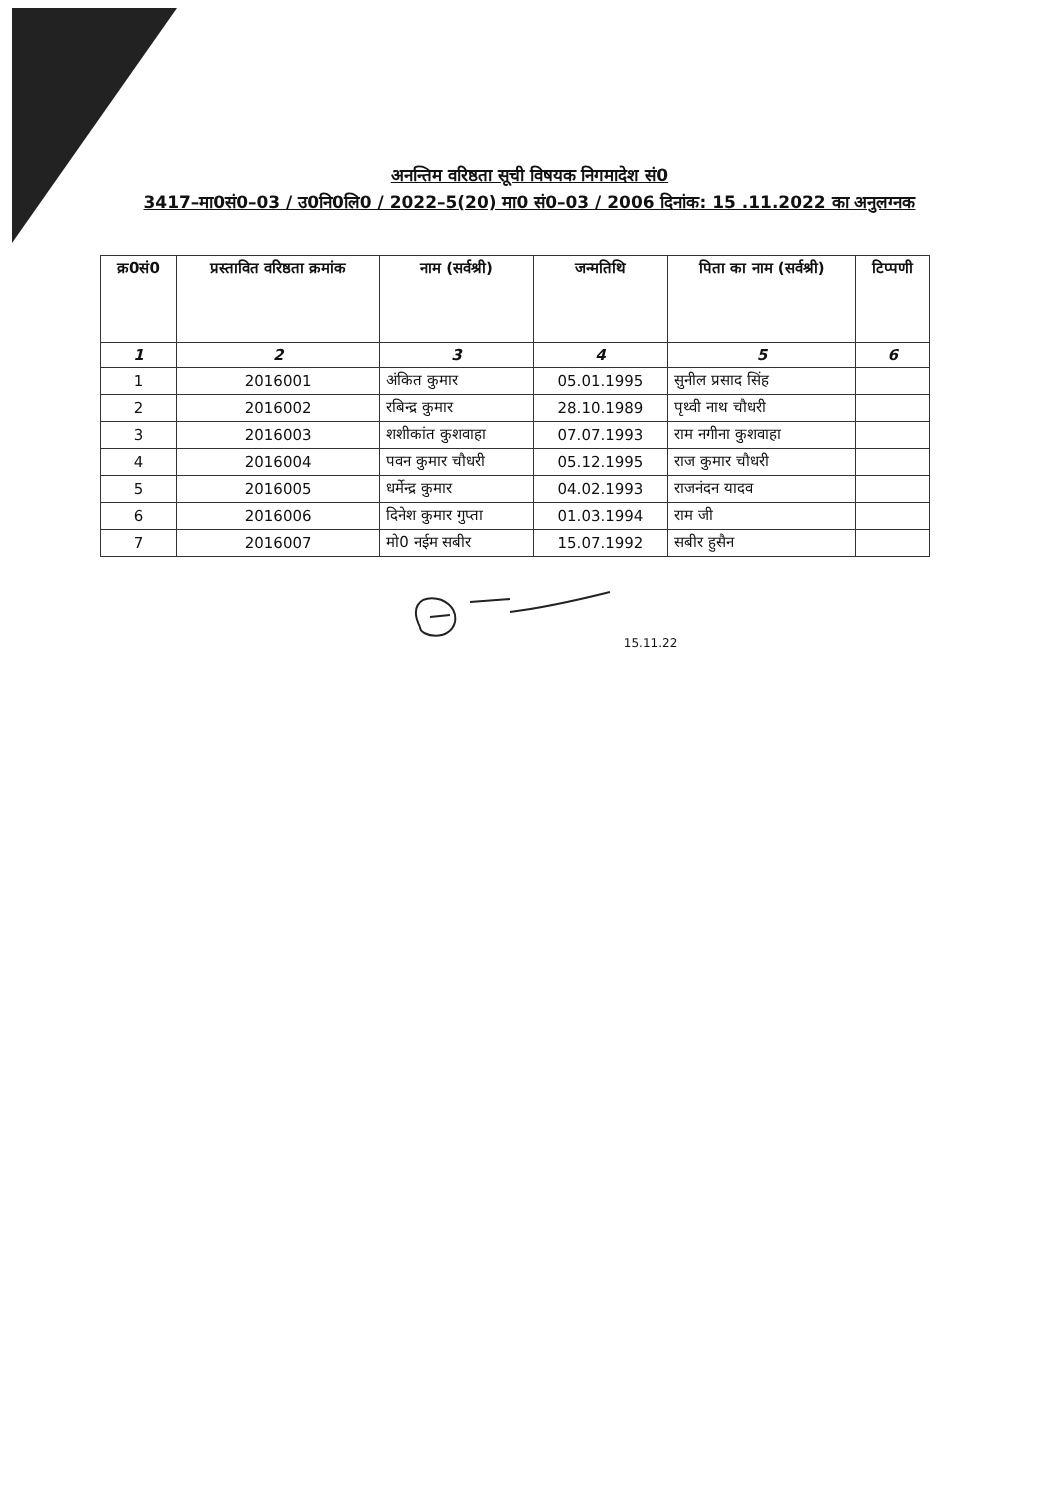अनन्तिम वरिष्ठता सूची विषयक निगमादेश सं0
3417–मा0सं0–03 / उ0नि0लि0 / 2022–5(20) मा0 सं0–03 / 2006 दिनांक: 15 .11.2022 का अनुलग्नक
| क्र0सं0 | प्रस्तावित वरिष्ठता क्रमांक | नाम (सर्वश्री) | जन्मतिथि | पिता का नाम (सर्वश्री) | टिप्पणी |
| --- | --- | --- | --- | --- | --- |
| 1 | 2 | 3 | 4 | 5 | 6 |
| 1 | 2016001 | अंकित कुमार | 05.01.1995 | सुनील प्रसाद सिंह | |
| 2 | 2016002 | रबिन्द्र कुमार | 28.10.1989 | पृथ्वी नाथ चौधरी | |
| 3 | 2016003 | शशीकांत कुशवाहा | 07.07.1993 | राम नगीना कुशवाहा | |
| 4 | 2016004 | पवन कुमार चौधरी | 05.12.1995 | राज कुमार चौधरी | |
| 5 | 2016005 | धर्मेन्द्र कुमार | 04.02.1993 | राजनंदन यादव | |
| 6 | 2016006 | दिनेश कुमार गुप्ता | 01.03.1994 | राम जी | |
| 7 | 2016007 | मो0 नईम सबीर | 15.07.1992 | सबीर हुसैन | |
15.11.22